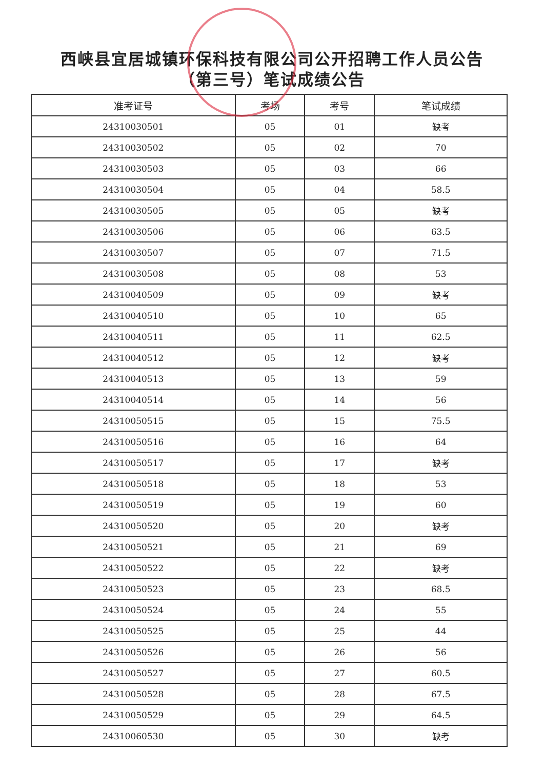西峡县宜居城镇环保科技有限公司公开招聘工作人员公告
（第三号）笔试成绩公告
| 准考证号 | 考场 | 考号 | 笔试成绩 |
| --- | --- | --- | --- |
| 24310030501 | 05 | 01 | 缺考 |
| 24310030502 | 05 | 02 | 70 |
| 24310030503 | 05 | 03 | 66 |
| 24310030504 | 05 | 04 | 58.5 |
| 24310030505 | 05 | 05 | 缺考 |
| 24310030506 | 05 | 06 | 63.5 |
| 24310030507 | 05 | 07 | 71.5 |
| 24310030508 | 05 | 08 | 53 |
| 24310040509 | 05 | 09 | 缺考 |
| 24310040510 | 05 | 10 | 65 |
| 24310040511 | 05 | 11 | 62.5 |
| 24310040512 | 05 | 12 | 缺考 |
| 24310040513 | 05 | 13 | 59 |
| 24310040514 | 05 | 14 | 56 |
| 24310050515 | 05 | 15 | 75.5 |
| 24310050516 | 05 | 16 | 64 |
| 24310050517 | 05 | 17 | 缺考 |
| 24310050518 | 05 | 18 | 53 |
| 24310050519 | 05 | 19 | 60 |
| 24310050520 | 05 | 20 | 缺考 |
| 24310050521 | 05 | 21 | 69 |
| 24310050522 | 05 | 22 | 缺考 |
| 24310050523 | 05 | 23 | 68.5 |
| 24310050524 | 05 | 24 | 55 |
| 24310050525 | 05 | 25 | 44 |
| 24310050526 | 05 | 26 | 56 |
| 24310050527 | 05 | 27 | 60.5 |
| 24310050528 | 05 | 28 | 67.5 |
| 24310050529 | 05 | 29 | 64.5 |
| 24310060530 | 05 | 30 | 缺考 |